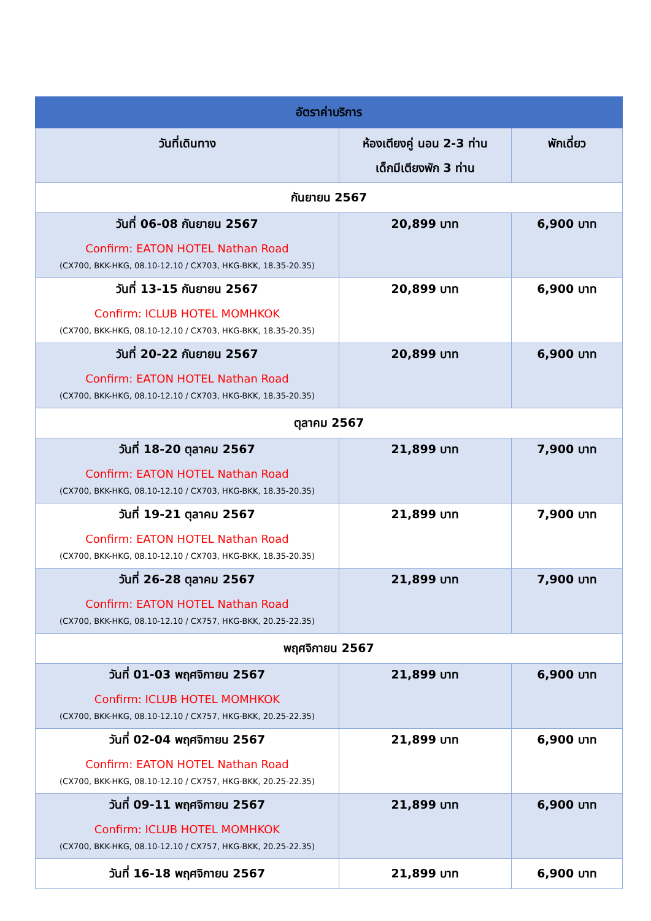| อัตราค่าบริการ | | |
| --- | --- | --- |
| วันที่เดินทาง | ห้องเตียงคู่ นอน 2-3 ท่าน เด็กมีเตียงพัก 3 ท่าน | พักเดี่ยว |
| กันยายน 2567 | | |
| วันที่ 06-08 กันยายน 2567 Confirm: EATON HOTEL Nathan Road (CX700, BKK-HKG, 08.10-12.10 / CX703, HKG-BKK, 18.35-20.35) | 20,899 บาท | 6,900 บาท |
| วันที่ 13-15 กันยายน 2567 Confirm: ICLUB HOTEL MOMHKOK (CX700, BKK-HKG, 08.10-12.10 / CX703, HKG-BKK, 18.35-20.35) | 20,899 บาท | 6,900 บาท |
| วันที่ 20-22 กันยายน 2567 Confirm: EATON HOTEL Nathan Road (CX700, BKK-HKG, 08.10-12.10 / CX703, HKG-BKK, 18.35-20.35) | 20,899 บาท | 6,900 บาท |
| ตุลาคม 2567 | | |
| วันที่ 18-20 ตุลาคม 2567 Confirm: EATON HOTEL Nathan Road (CX700, BKK-HKG, 08.10-12.10 / CX703, HKG-BKK, 18.35-20.35) | 21,899 บาท | 7,900 บาท |
| วันที่ 19-21 ตุลาคม 2567 Confirm: EATON HOTEL Nathan Road (CX700, BKK-HKG, 08.10-12.10 / CX703, HKG-BKK, 18.35-20.35) | 21,899 บาท | 7,900 บาท |
| วันที่ 26-28 ตุลาคม 2567 Confirm: EATON HOTEL Nathan Road (CX700, BKK-HKG, 08.10-12.10 / CX757, HKG-BKK, 20.25-22.35) | 21,899 บาท | 7,900 บาท |
| พฤศจิกายน 2567 | | |
| วันที่ 01-03 พฤศจิกายน 2567 Confirm: ICLUB HOTEL MOMHKOK (CX700, BKK-HKG, 08.10-12.10 / CX757, HKG-BKK, 20.25-22.35) | 21,899 บาท | 6,900 บาท |
| วันที่ 02-04 พฤศจิกายน 2567 Confirm: EATON HOTEL Nathan Road (CX700, BKK-HKG, 08.10-12.10 / CX757, HKG-BKK, 20.25-22.35) | 21,899 บาท | 6,900 บาท |
| วันที่ 09-11 พฤศจิกายน 2567 Confirm: ICLUB HOTEL MOMHKOK (CX700, BKK-HKG, 08.10-12.10 / CX757, HKG-BKK, 20.25-22.35) | 21,899 บาท | 6,900 บาท |
| วันที่ 16-18 พฤศจิกายน 2567 | 21,899 บาท | 6,900 บาท |